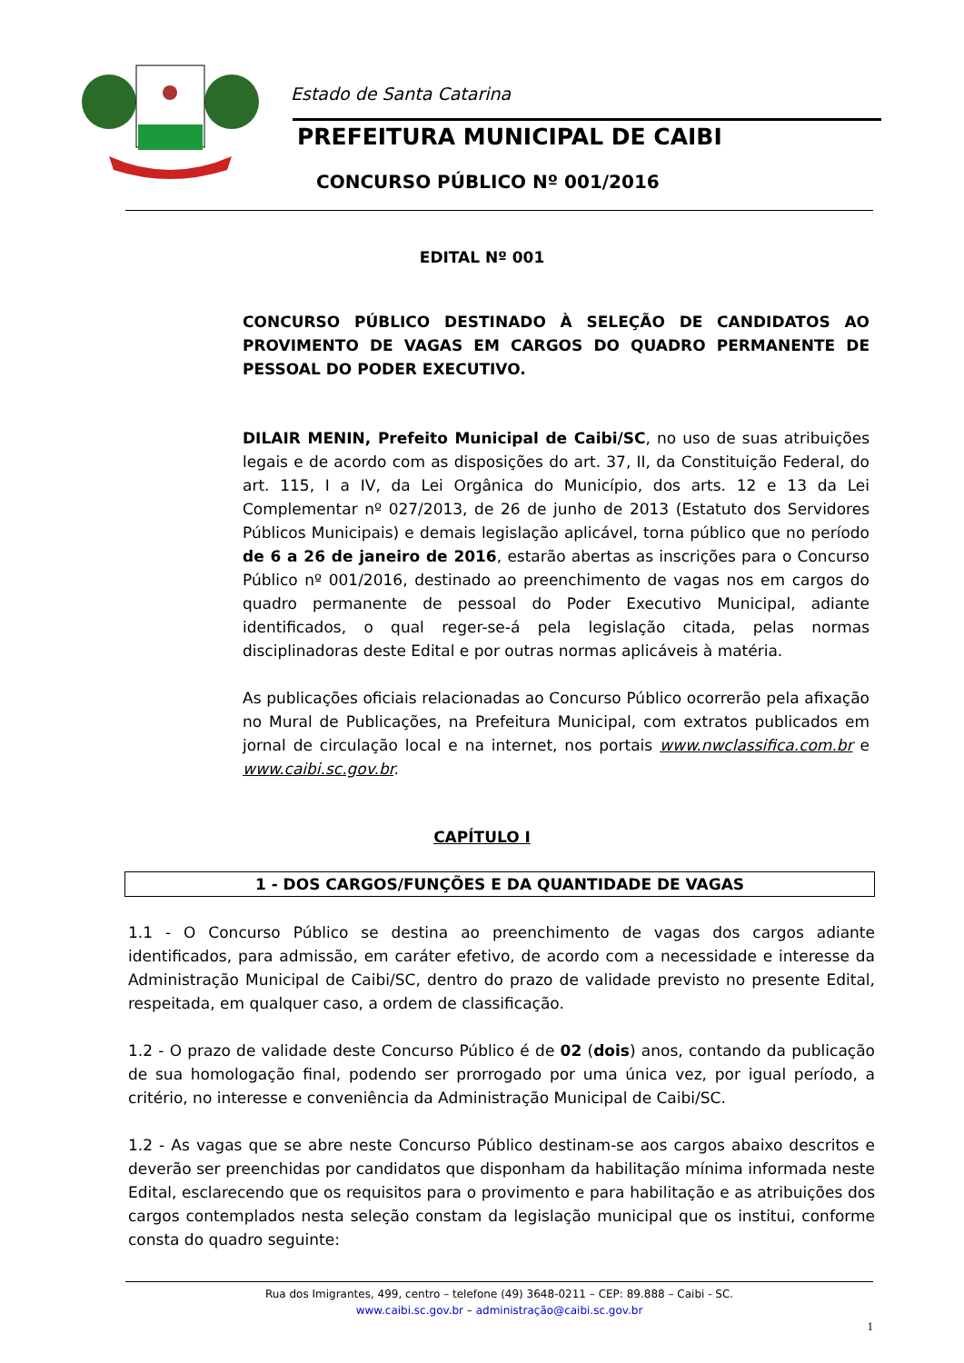Estado de Santa Catarina
PREFEITURA MUNICIPAL DE CAIBI
CONCURSO PÚBLICO Nº 001/2016
EDITAL Nº 001
CONCURSO PÚBLICO DESTINADO À SELEÇÃO DE CANDIDATOS AO PROVIMENTO DE VAGAS EM CARGOS DO QUADRO PERMANENTE DE PESSOAL DO PODER EXECUTIVO.
DILAIR MENIN, Prefeito Municipal de Caibi/SC, no uso de suas atribuições legais e de acordo com as disposições do art. 37, II, da Constituição Federal, do art. 115, I a IV, da Lei Orgânica do Município, dos arts. 12 e 13 da Lei Complementar nº 027/2013, de 26 de junho de 2013 (Estatuto dos Servidores Públicos Municipais) e demais legislação aplicável, torna público que no período de 6 a 26 de janeiro de 2016, estarão abertas as inscrições para o Concurso Público nº 001/2016, destinado ao preenchimento de vagas nos em cargos do quadro permanente de pessoal do Poder Executivo Municipal, adiante identificados, o qual reger-se-á pela legislação citada, pelas normas disciplinadoras deste Edital e por outras normas aplicáveis à matéria.
As publicações oficiais relacionadas ao Concurso Público ocorrerão pela afixação no Mural de Publicações, na Prefeitura Municipal, com extratos publicados em jornal de circulação local e na internet, nos portais www.nwclassifica.com.br e www.caibi.sc.gov.br.
CAPÍTULO I
1 - DOS CARGOS/FUNÇÕES E DA QUANTIDADE DE VAGAS
1.1 - O Concurso Público se destina ao preenchimento de vagas dos cargos adiante identificados, para admissão, em caráter efetivo, de acordo com a necessidade e interesse da Administração Municipal de Caibi/SC, dentro do prazo de validade previsto no presente Edital, respeitada, em qualquer caso, a ordem de classificação.
1.2 - O prazo de validade deste Concurso Público é de 02 (dois) anos, contando da publicação de sua homologação final, podendo ser prorrogado por uma única vez, por igual período, a critério, no interesse e conveniência da Administração Municipal de Caibi/SC.
1.2 - As vagas que se abre neste Concurso Público destinam-se aos cargos abaixo descritos e deverão ser preenchidas por candidatos que disponham da habilitação mínima informada neste Edital, esclarecendo que os requisitos para o provimento e para habilitação e as atribuições dos cargos contemplados nesta seleção constam da legislação municipal que os institui, conforme consta do quadro seguinte:
Rua dos Imigrantes, 499, centro – telefone (49) 3648-0211 – CEP: 89.888 – Caibi - SC.
www.caibi.sc.gov.br – administração@caibi.sc.gov.br
1